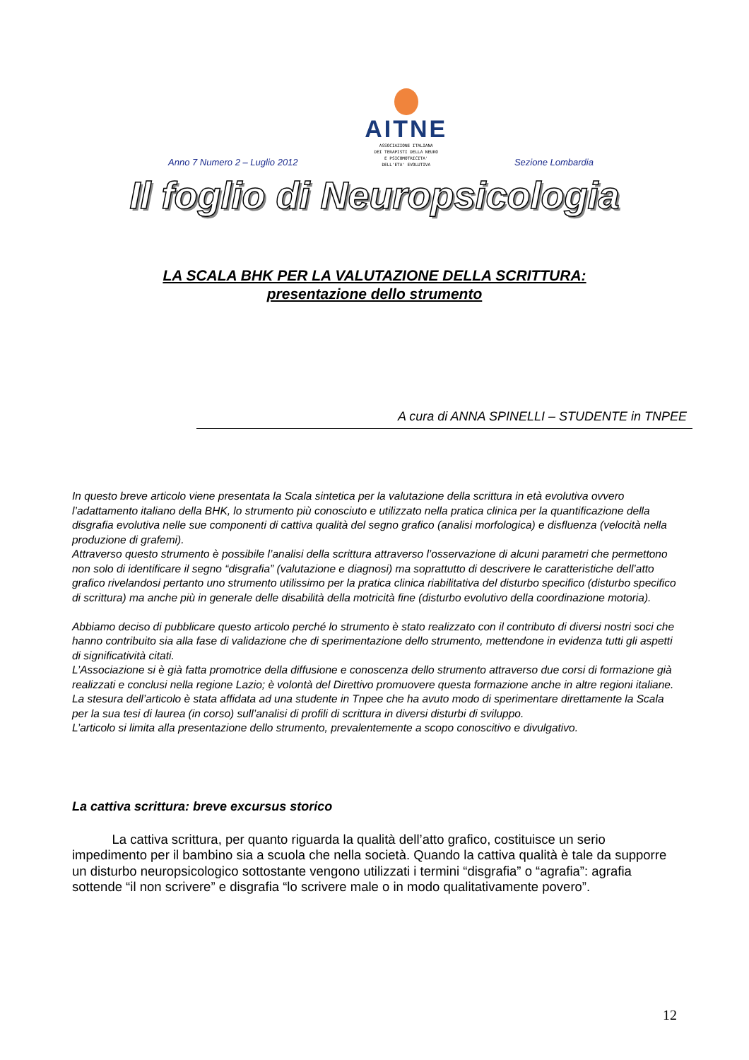Anno 7 Numero 2 – Luglio 2012
AITNE
ASSOCIAZIONE ITALIANA
DEI TERAPISTI DELLA NEURO
E PSICOMOTRICITA'
DELL'ETA' EVOLUTIVA
Sezione Lombardia
Il foglio di Neuropsicologia
LA SCALA BHK PER LA VALUTAZIONE DELLA SCRITTURA:
presentazione dello strumento
A cura di ANNA SPINELLI – STUDENTE in TNPEE
In questo breve articolo viene presentata la Scala sintetica per la valutazione della scrittura in età evolutiva ovvero l’adattamento italiano della BHK, lo strumento più conosciuto e utilizzato nella pratica clinica per la quantificazione della disgrafia evolutiva nelle sue componenti di cattiva qualità del segno grafico (analisi morfologica) e disfluenza (velocità nella produzione di grafemi).
Attraverso questo strumento è possibile l’analisi della scrittura attraverso l’osservazione di alcuni parametri che permettono non solo di identificare il segno “disgrafia” (valutazione e diagnosi) ma soprattutto di descrivere le caratteristiche dell’atto grafico rivelandosi pertanto uno strumento utilissimo per la pratica clinica riabilitativa del disturbo specifico (disturbo specifico di scrittura) ma anche più in generale delle disabilità della motricità fine (disturbo evolutivo della coordinazione motoria).
Abbiamo deciso di pubblicare questo articolo perché lo strumento è stato realizzato con il contributo di diversi nostri soci che hanno contribuito sia alla fase di validazione che di sperimentazione dello strumento, mettendone in evidenza tutti gli aspetti di significatività citati.
L’Associazione si è già fatta promotrice della diffusione e conoscenza dello strumento attraverso due corsi di formazione già realizzati e conclusi nella regione Lazio; è volontà del Direttivo promuovere questa formazione anche in altre regioni italiane.
La stesura dell’articolo è stata affidata ad una studente in Tnpee che ha avuto modo di sperimentare direttamente la Scala per la sua tesi di laurea (in corso) sull’analisi di profili di scrittura in diversi disturbi di sviluppo.
L’articolo si limita alla presentazione dello strumento, prevalentemente a scopo conoscitivo e divulgativo.
La cattiva scrittura: breve excursus storico
La cattiva scrittura, per quanto riguarda la qualità dell’atto grafico, costituisce un serio impedimento per il bambino sia a scuola che nella società. Quando la cattiva qualità è tale da supporre un disturbo neuropsicologico sottostante vengono utilizzati i termini “disgrafia” o “agrafia”: agrafia sottende “il non scrivere” e disgrafia “lo scrivere male o in modo qualitativamente povero”.
12